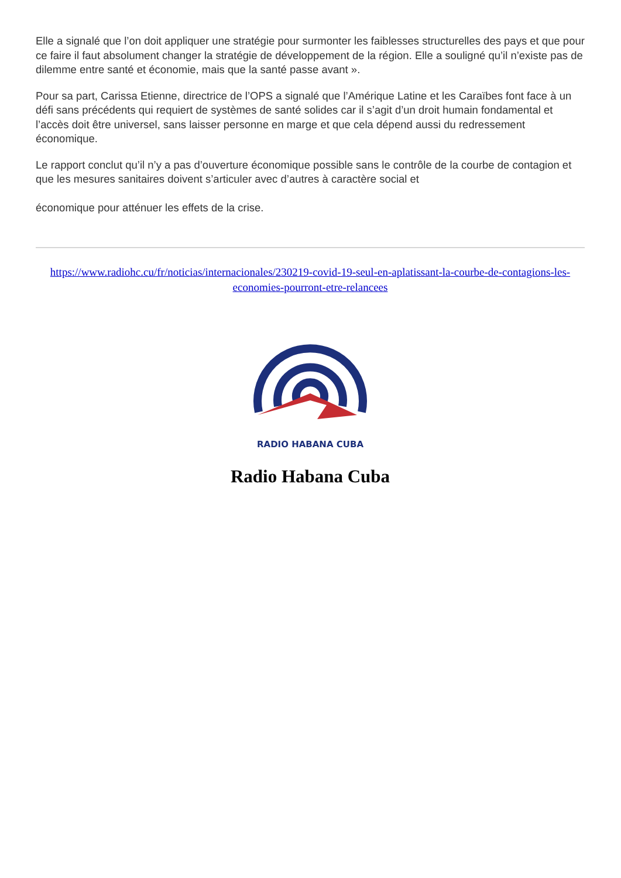Elle a signalé que l’on doit appliquer une stratégie pour surmonter les faiblesses structurelles des pays et que pour ce faire il faut absolument changer la stratégie de développement de la région. Elle a souligné qu’il n’existe pas de dilemme entre santé et économie, mais que la santé passe avant ».
Pour sa part, Carissa Etienne, directrice de l’OPS a signalé que l’Amérique Latine et les Caraïbes font face à un défi sans précédents qui requiert de systèmes de santé solides car il s’agit d’un droit humain fondamental et l’accès doit être universel, sans laisser personne en marge et que cela dépend aussi du redressement économique.
Le rapport conclut qu’il n’y a pas d’ouverture économique possible sans le contrôle de la courbe de contagion et que les mesures sanitaires doivent s’articuler avec d’autres à caractère social et
économique pour atténuer les effets de la crise.
https://www.radiohc.cu/fr/noticias/internacionales/230219-covid-19-seul-en-aplatissant-la-courbe-de-contagions-les-economies-pourront-etre-relancees
RADIO HABANA CUBA
Radio Habana Cuba